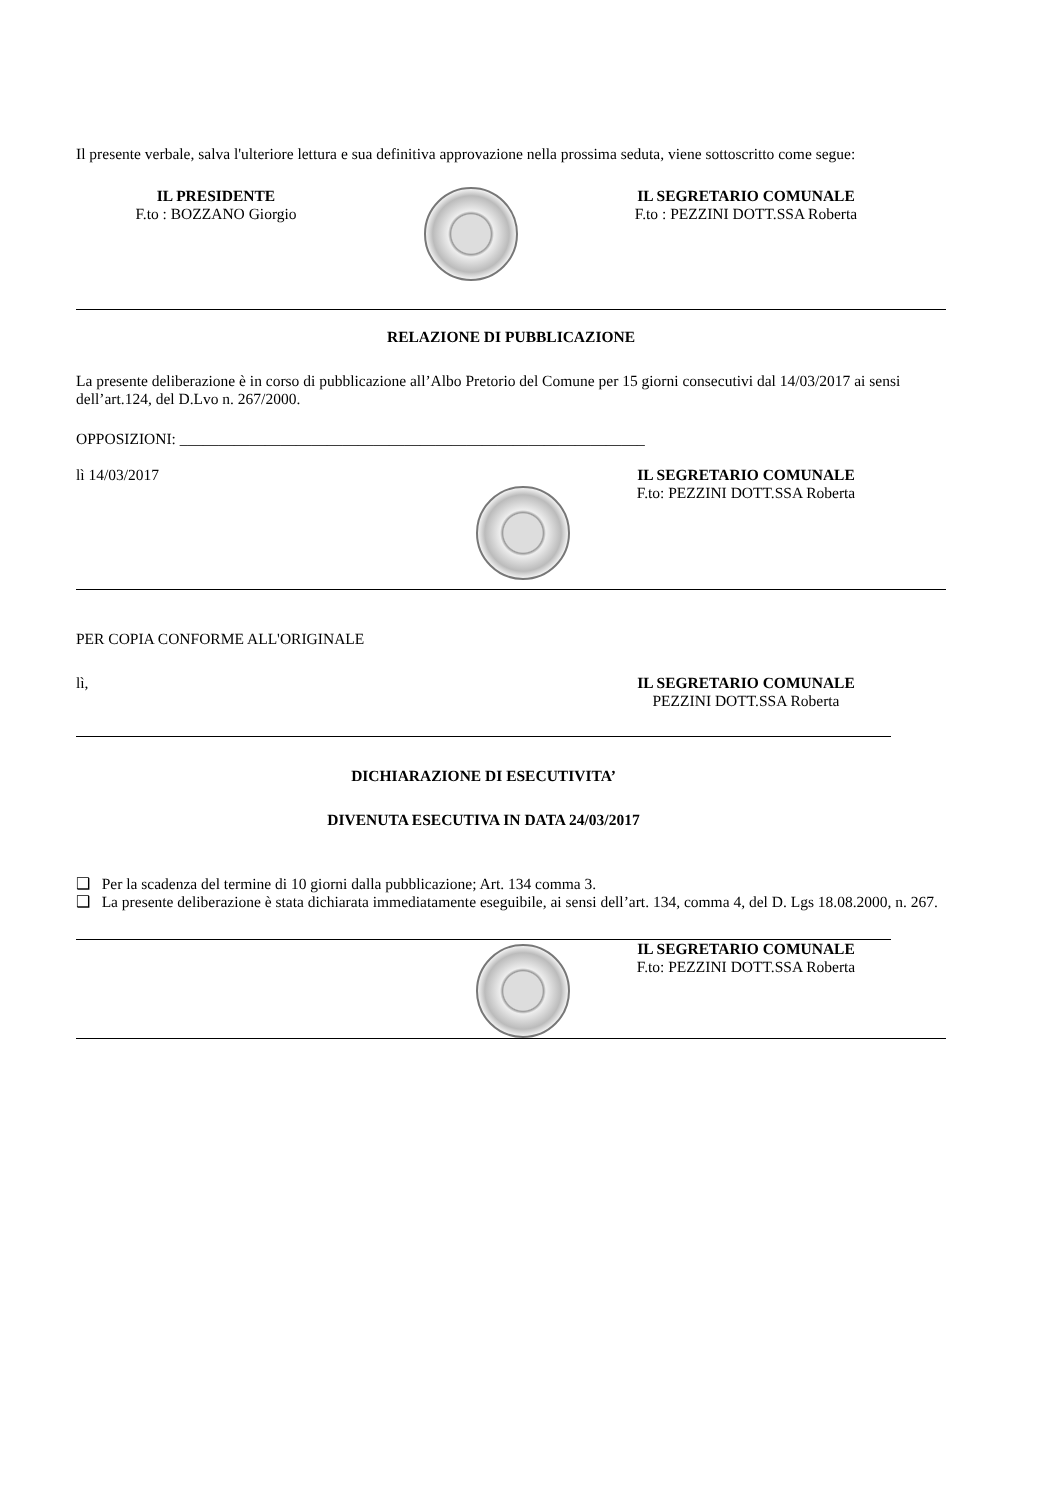Il presente verbale, salva l'ulteriore lettura e sua definitiva approvazione nella prossima seduta, viene sottoscritto come segue:
IL PRESIDENTE
F.to : BOZZANO Giorgio
IL SEGRETARIO COMUNALE
F.to : PEZZINI DOTT.SSA Roberta
RELAZIONE DI PUBBLICAZIONE
La presente deliberazione è in corso di pubblicazione all’Albo Pretorio del Comune per 15 giorni consecutivi dal 14/03/2017 ai sensi dell’art.124, del D.Lvo n. 267/2000.
OPPOSIZIONI: ____________________________________________________________
lì 14/03/2017 IL SEGRETARIO COMUNALE
F.to: PEZZINI DOTT.SSA Roberta
PER COPIA CONFORME ALL'ORIGINALE
lì, IL SEGRETARIO COMUNALE
PEZZINI DOTT.SSA Roberta
DICHIARAZIONE DI ESECUTIVITA’
DIVENUTA ESECUTIVA IN DATA 24/03/2017
❑ Per la scadenza del termine di 10 giorni dalla pubblicazione; Art. 134 comma 3.
❑ La presente deliberazione è stata dichiarata immediatamente eseguibile, ai sensi dell’art. 134, comma 4, del D. Lgs 18.08.2000, n. 267.
IL SEGRETARIO COMUNALE
F.to: PEZZINI DOTT.SSA Roberta